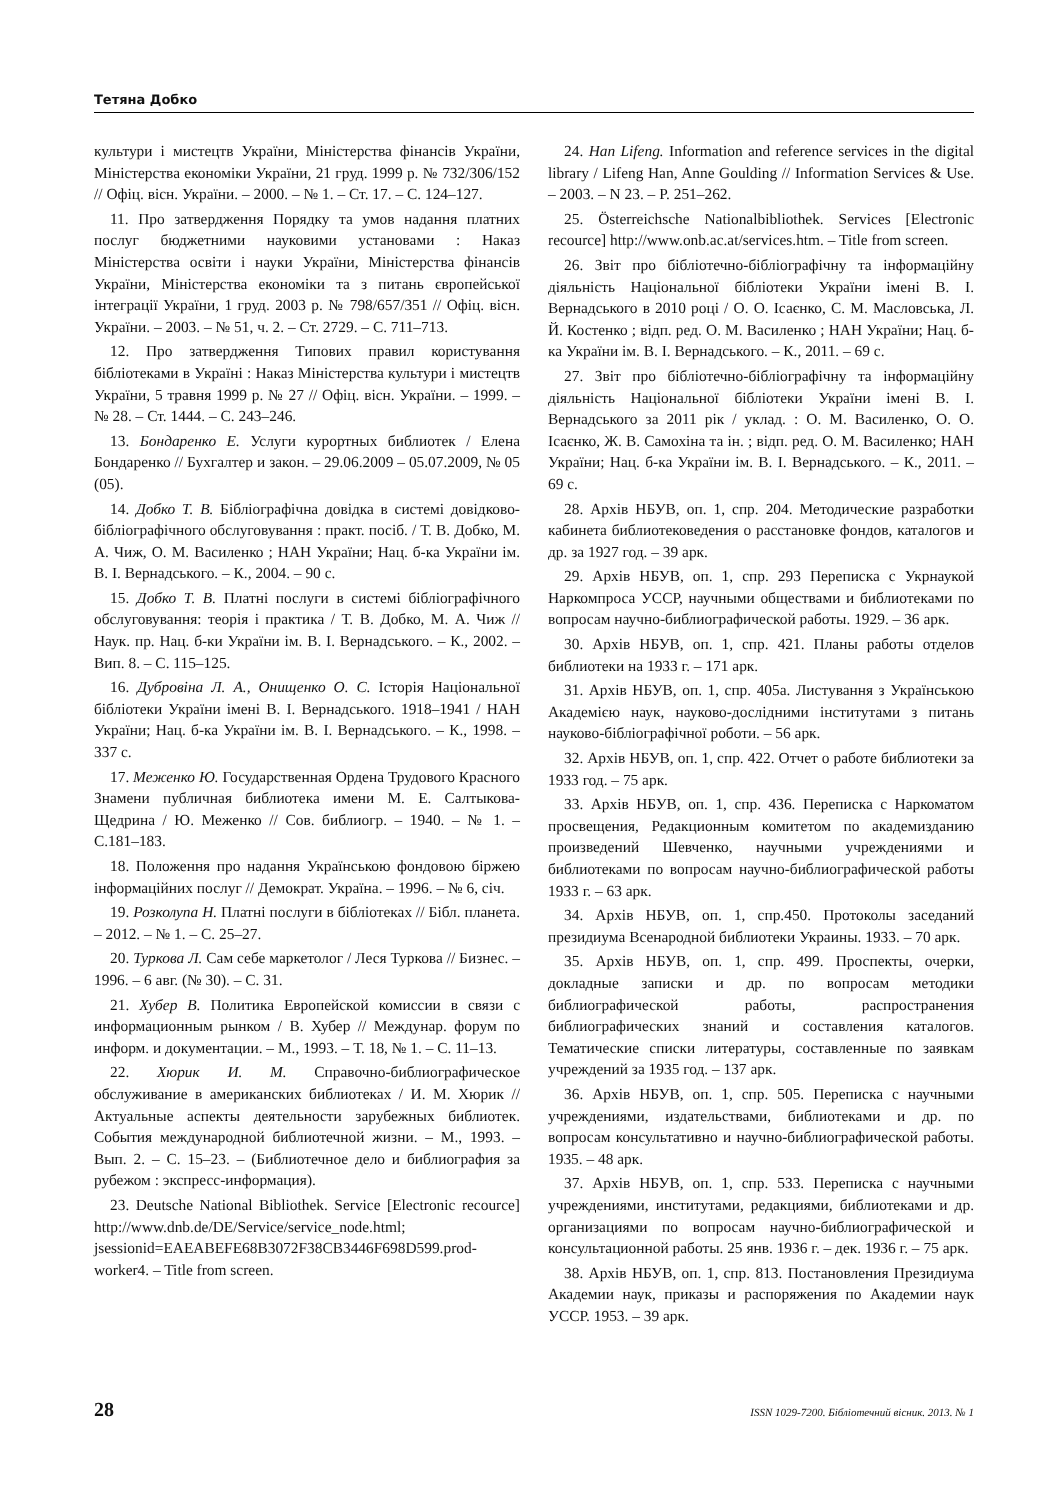Тетяна Добко
культури і мистецтв України, Міністерства фінансів України, Міністерства економіки України, 21 груд. 1999 р. № 732/306/152 // Офіц. вісн. України. – 2000. – № 1. – Ст. 17. – С. 124–127.
11. Про затвердження Порядку та умов надання платних послуг бюджетними науковими установами : Наказ Міністерства освіти і науки України, Міністерства фінансів України, Міністерства економіки та з питань європейської інтеграції України, 1 груд. 2003 р. № 798/657/351 // Офіц. вісн. України. – 2003. – № 51, ч. 2. – Ст. 2729. – С. 711–713.
12. Про затвердження Типових правил користування бібліотеками в Україні : Наказ Міністерства культури і мистецтв України, 5 травня 1999 р. № 27 // Офіц. вісн. України. – 1999. – № 28. – Ст. 1444. – С. 243–246.
13. Бондаренко Е. Услуги курортных библиотек / Елена Бондаренко // Бухгалтер и закон. – 29.06.2009 – 05.07.2009, № 05 (05).
14. Добко Т. В. Бібліографічна довідка в системі довідково-бібліографічного обслуговування : практ. посіб. / Т. В. Добко, М. А. Чиж, О. М. Василенко ; НАН України; Нац. б-ка України ім. В. І. Вернадського. – К., 2004. – 90 с.
15. Добко Т. В. Платні послуги в системі бібліографічного обслуговування: теорія і практика / Т. В. Добко, М. А. Чиж // Наук. пр. Нац. б-ки України ім. В. І. Вернадського. – К., 2002. – Вип. 8. – С. 115–125.
16. Дубровіна Л. А., Онищенко О. С. Історія Національної бібліотеки України імені В. І. Вернадського. 1918–1941 / НАН України; Нац. б-ка України ім. В. І. Вернадського. – К., 1998. – 337 с.
17. Меженко Ю. Государственная Ордена Трудового Красного Знамени публичная библиотека имени М. Е. Салтыкова-Щедрина / Ю. Меженко // Сов. библиогр. – 1940. – № 1. – С.181–183.
18. Положення про надання Українською фондовою біржею інформаційних послуг // Демократ. Україна. – 1996. – № 6, січ.
19. Розколупа Н. Платні послуги в бібліотеках // Бібл. планета. – 2012. – № 1. – С. 25–27.
20. Туркова Л. Сам себе маркетолог / Леся Туркова // Бизнес. – 1996. – 6 авг. (№ 30). – С. 31.
21. Хубер В. Политика Европейской комиссии в связи с информационным рынком / В. Хубер // Междунар. форум по информ. и документации. – М., 1993. – Т. 18, № 1. – С. 11–13.
22. Хюрик И. М. Справочно-библиографическое обслуживание в американских библиотеках / И. М. Хюрик // Актуальные аспекты деятельности зарубежных библиотек. События международной библиотечной жизни. – М., 1993. – Вып. 2. – С. 15–23. – (Библиотечное дело и библиография за рубежом : экспресс-информация).
23. Deutsche National Bibliothek. Service [Electronic recource] http://www.dnb.de/DE/Service/service_node.html; jsessionid=EAEABEFE68B3072F38CB3446F698D599.prod-worker4. – Title from screen.
24. Han Lifeng. Information and reference services in the digital library / Lifeng Han, Anne Goulding // Information Services & Use. – 2003. – N 23. – P. 251–262.
25. Österreichsche Nationalbibliothek. Services [Electronic recource] http://www.onb.ac.at/services.htm. – Title from screen.
26. Звіт про бібліотечно-бібліографічну та інформаційну діяльність Національної бібліотеки України імені В. І. Вернадського в 2010 році / О. О. Ісаєнко, С. М. Масловська, Л. Й. Костенко ; відп. ред. О. М. Василенко ; НАН України; Нац. б-ка України ім. В. І. Вернадського. – К., 2011. – 69 с.
27. Звіт про бібліотечно-бібліографічну та інформаційну діяльність Національної бібліотеки України імені В. І. Вернадського за 2011 рік / уклад. : О. М. Василенко, О. О. Ісаєнко, Ж. В. Самохіна та ін. ; відп. ред. О. М. Василенко; НАН України; Нац. б-ка України ім. В. І. Вернадського. – К., 2011. – 69 с.
28. Архів НБУВ, оп. 1, спр. 204. Методические разработки кабинета библиотековедения о расстановке фондов, каталогов и др. за 1927 год. – 39 арк.
29. Архів НБУВ, оп. 1, спр. 293 Переписка с Укрнаукой Наркомпроса УССР, научными обществами и библиотеками по вопросам научно-библиографической работы. 1929. – 36 арк.
30. Архів НБУВ, оп. 1, спр. 421. Планы работы отделов библиотеки на 1933 г. – 171 арк.
31. Архів НБУВ, оп. 1, спр. 405а. Листування з Українською Академією наук, науково-дослідними інститутами з питань науково-бібліографічної роботи. – 56 арк.
32. Архів НБУВ, оп. 1, спр. 422. Отчет о работе библиотеки за 1933 год. – 75 арк.
33. Архів НБУВ, оп. 1, спр. 436. Переписка с Наркоматом просвещения, Редакционным комитетом по академизданию произведений Шевченко, научными учреждениями и библиотеками по вопросам научно-библиографической работы 1933 г. – 63 арк.
34. Архів НБУВ, оп. 1, спр.450. Протоколы заседаний президиума Всенародной библиотеки Украины. 1933. – 70 арк.
35. Архів НБУВ, оп. 1, спр. 499. Проспекты, очерки, докладные записки и др. по вопросам методики библиографической работы, распространения библиографических знаний и составления каталогов. Тематические списки литературы, составленные по заявкам учреждений за 1935 год. – 137 арк.
36. Архів НБУВ, оп. 1, спр. 505. Переписка с научными учреждениями, издательствами, библиотеками и др. по вопросам консультативно и научно-библиографической работы. 1935. – 48 арк.
37. Архів НБУВ, оп. 1, спр. 533. Переписка с научными учреждениями, институтами, редакциями, библиотеками и др. организациями по вопросам научно-библиографической и консультационной работы. 25 янв. 1936 г. – дек. 1936 г. – 75 арк.
38. Архів НБУВ, оп. 1, спр. 813. Постановления Президиума Академии наук, приказы и распоряжения по Академии наук УССР. 1953. – 39 арк.
28 ISSN 1029-7200. Бібліотечний вісник. 2013. № 1